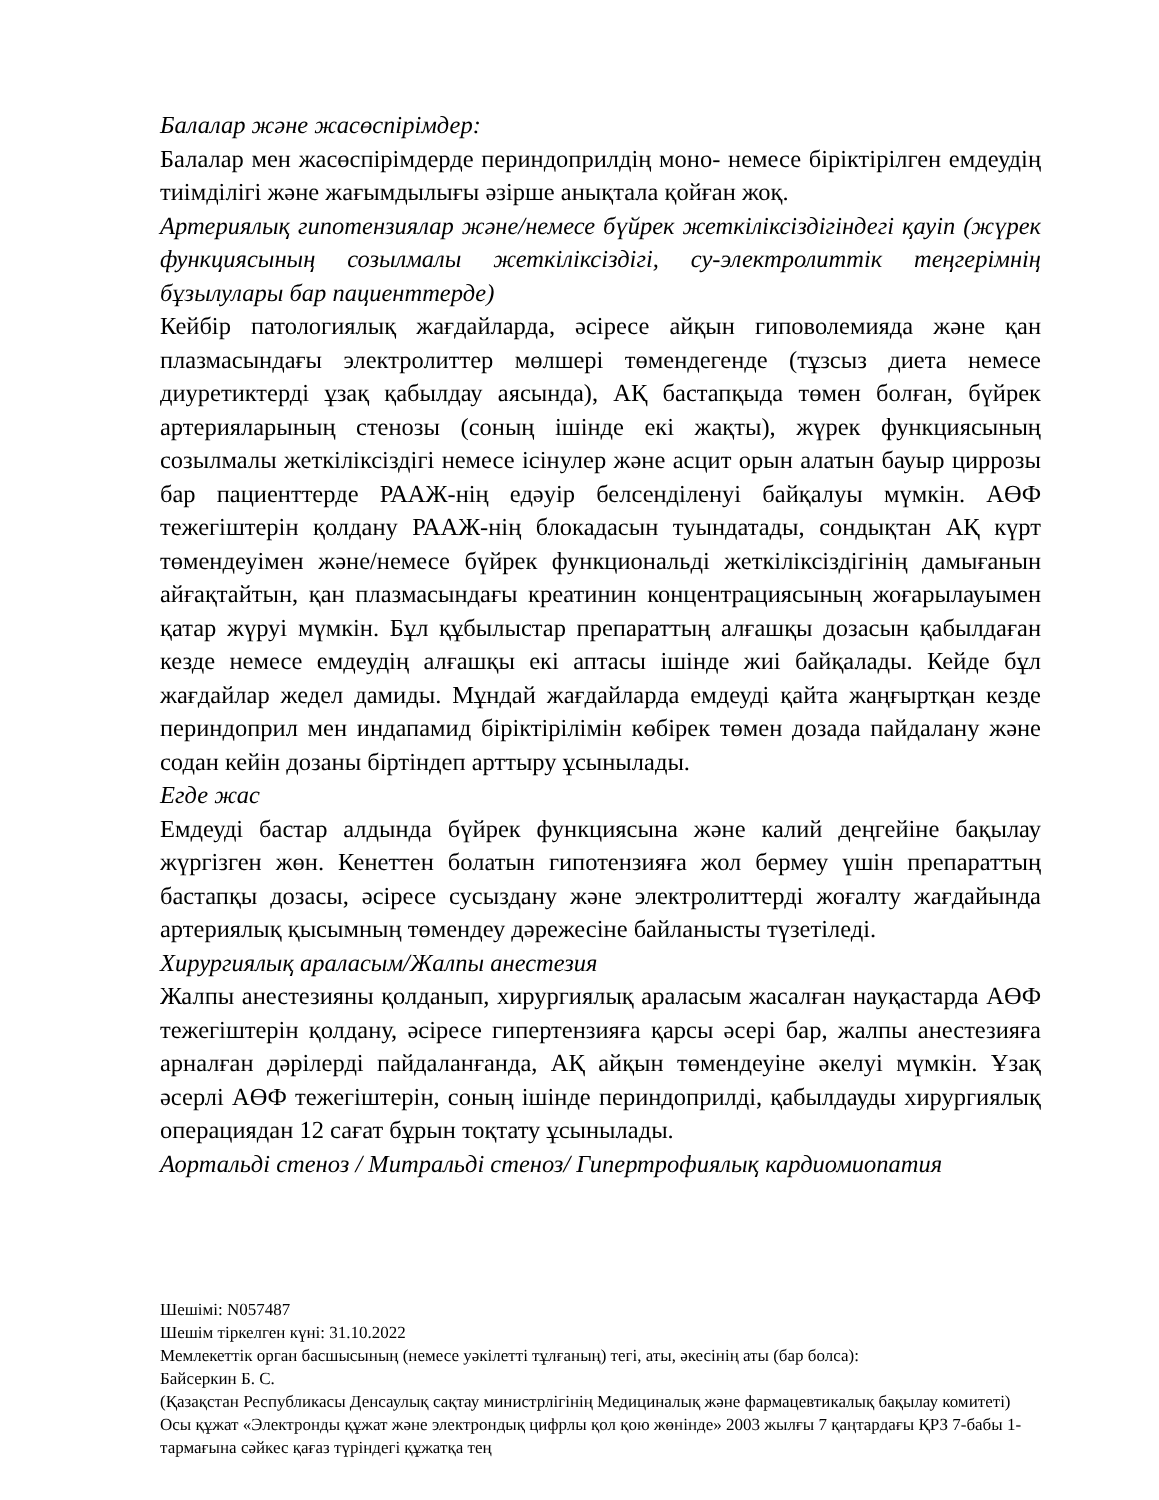Балалар және жасөспірімдер:
Балалар мен жасөспірімдерде периндоприлдің моно- немесе біріктірілген емдеудің тиімділігі және жағымдылығы әзірше анықтала қойған жоқ.
Артериялық гипотензиялар және/немесе бүйрек жеткіліксіздігіндегі қауіп (жүрек функциясының созылмалы жеткіліксіздігі, су-электролиттік теңгерімнің бұзылулары бар пациенттерде)
Кейбір патологиялық жағдайларда, әсіресе айқын гиповолемияда және қан плазмасындағы электролиттер мөлшері төмендегенде (тұзсыз диета немесе диуретиктерді ұзақ қабылдау аясында), АҚ бастапқыда төмен болған, бүйрек артерияларының стенозы (соның ішінде екі жақты), жүрек функциясының созылмалы жеткіліксіздігі немесе ісінулер және асцит орын алатын бауыр циррозы бар пациенттерде РААЖ-нің едәуір белсенділенуі байқалуы мүмкін. АӨФ тежегіштерін қолдану РААЖ-нің блокадасын туындатады, сондықтан АҚ күрт төмендеуімен және/немесе бүйрек функциональді жеткіліксіздігінің дамығанын айғақтайтын, қан плазмасындағы креатинин концентрациясының жоғарылауымен қатар жүруі мүмкін. Бұл құбылыстар препараттың алғашқы дозасын қабылдаған кезде немесе емдеудің алғашқы екі аптасы ішінде жиі байқалады. Кейде бұл жағдайлар жедел дамиды. Мұндай жағдайларда емдеуді қайта жаңғыртқан кезде периндоприл мен индапамид біріктірілімін көбірек төмен дозада пайдалану және содан кейін дозаны біртіндеп арттыру ұсынылады.
Егде жас
Емдеуді бастар алдында бүйрек функциясына және калий деңгейіне бақылау жүргізген жөн. Кенеттен болатын гипотензияға жол бермеу үшін препараттың бастапқы дозасы, әсіресе сусыздану және электролиттерді жоғалту жағдайында артериялық қысымның төмендеу дәрежесіне байланысты түзетіледі.
Хирургиялық араласым/Жалпы анестезия
Жалпы анестезияны қолданып, хирургиялық араласым жасалған науқастарда АӨФ тежегіштерін қолдану, әсіресе гипертензияға қарсы әсері бар, жалпы анестезияға арналған дәрілерді пайдаланғанда, АҚ айқын төмендеуіне әкелуі мүмкін. Ұзақ әсерлі АӨФ тежегіштерін, соның ішінде периндоприлді, қабылдауды хирургиялық операциядан 12 сағат бұрын тоқтату ұсынылады.
Аортальді стеноз / Митральді стеноз/ Гипертрофиялық кардиомиопатия
Шешімі: N057487
Шешім тіркелген күні: 31.10.2022
Мемлекеттік орган басшысының (немесе уәкілетті тұлғаның) тегі, аты, әкесінің аты (бар болса):
Байсеркин Б. С.
(Қазақстан Республикасы Денсаулық сақтау министрлігінің Медициналық және фармацевтикалық бақылау комитеті)
Осы құжат «Электронды құжат және электрондық цифрлы қол қою жөнінде» 2003 жылғы 7 қаңтардағы ҚРЗ 7-бабы 1-тармағына сәйкес қағаз түріндегі құжатқа тең